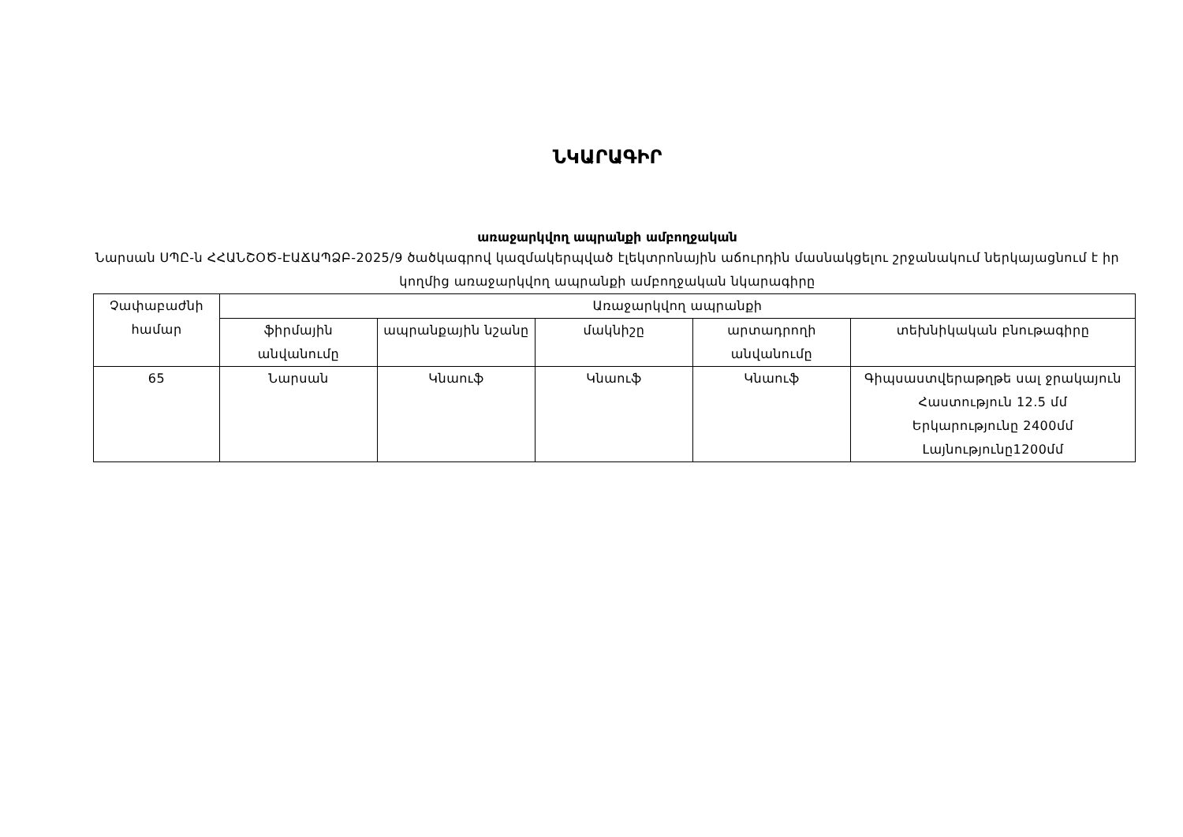ՆԿԱՐԱԳԻՐ
առաջարկվող ապրանքի ամբողջական
Նարսան ՍՊԸ-ն ՀՀԱՆՇՕԾ-ԷԱՃԱՊՁԲ-2025/9 ծածկագրով կազմակերպված էլեկտրոնային աճուրդին մասնակցելու շրջանակում ներկայացնում է իր կողմից առաջարկվող ապրանքի ամբողջական նկարագիրը
| Չափաբաժնի համար | Առաջարկվող ապրանքի | | | | |
| --- | --- | --- | --- | --- | --- |
| | ֆիրմային անվանումը | ապրանքային նշանը | մակնիշը | արտադրողի անվանումը | տեխնիկական բնութագիրը |
| 65 | Նարսան | Կնաուֆ | Կնաուֆ | Կնաուֆ | Գիպսաստվերաթղթե սալ ջրակայուն Հաստություն 12.5 մմ Երկարությունը 2400մմ Լայնությունը1200մմ |